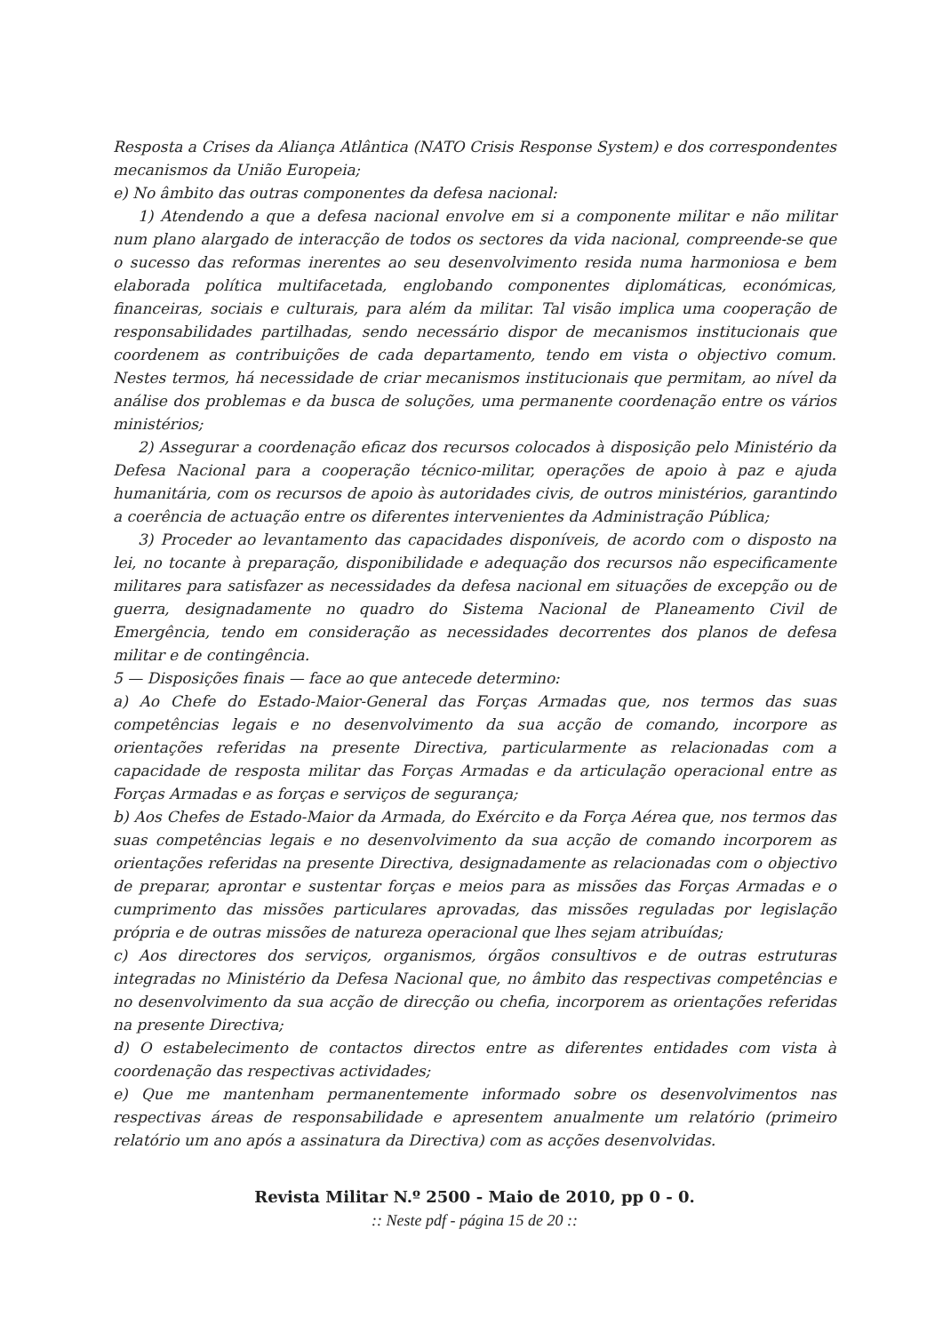Resposta a Crises da Aliança Atlântica (NATO Crisis Response System) e dos correspondentes mecanismos da União Europeia;
e) No âmbito das outras componentes da defesa nacional:
1) Atendendo a que a defesa nacional envolve em si a componente militar e não militar num plano alargado de interacção de todos os sectores da vida nacional, compreende-se que o sucesso das reformas inerentes ao seu desenvolvimento resida numa harmoniosa e bem elaborada política multifacetada, englobando componentes diplomáticas, económicas, financeiras, sociais e culturais, para além da militar. Tal visão implica uma cooperação de responsabilidades partilhadas, sendo necessário dispor de mecanismos institucionais que coordenem as contribuições de cada departamento, tendo em vista o objectivo comum. Nestes termos, há necessidade de criar mecanismos institucionais que permitam, ao nível da análise dos problemas e da busca de soluções, uma permanente coordenação entre os vários ministérios;
2) Assegurar a coordenação eficaz dos recursos colocados à disposição pelo Ministério da Defesa Nacional para a cooperação técnico-militar, operações de apoio à paz e ajuda humanitária, com os recursos de apoio às autoridades civis, de outros ministérios, garantindo a coerência de actuação entre os diferentes intervenientes da Administração Pública;
3) Proceder ao levantamento das capacidades disponíveis, de acordo com o disposto na lei, no tocante à preparação, disponibilidade e adequação dos recursos não especificamente militares para satisfazer as necessidades da defesa nacional em situações de excepção ou de guerra, designadamente no quadro do Sistema Nacional de Planeamento Civil de Emergência, tendo em consideração as necessidades decorrentes dos planos de defesa militar e de contingência.
5 — Disposições finais — face ao que antecede determino:
a) Ao Chefe do Estado-Maior-General das Forças Armadas que, nos termos das suas competências legais e no desenvolvimento da sua acção de comando, incorpore as orientações referidas na presente Directiva, particularmente as relacionadas com a capacidade de resposta militar das Forças Armadas e da articulação operacional entre as Forças Armadas e as forças e serviços de segurança;
b) Aos Chefes de Estado-Maior da Armada, do Exército e da Força Aérea que, nos termos das suas competências legais e no desenvolvimento da sua acção de comando incorporem as orientações referidas na presente Directiva, designadamente as relacionadas com o objectivo de preparar, aprontar e sustentar forças e meios para as missões das Forças Armadas e o cumprimento das missões particulares aprovadas, das missões reguladas por legislação própria e de outras missões de natureza operacional que lhes sejam atribuídas;
c) Aos directores dos serviços, organismos, órgãos consultivos e de outras estruturas integradas no Ministério da Defesa Nacional que, no âmbito das respectivas competências e no desenvolvimento da sua acção de direcção ou chefia, incorporem as orientações referidas na presente Directiva;
d) O estabelecimento de contactos directos entre as diferentes entidades com vista à coordenação das respectivas actividades;
e) Que me mantenham permanentemente informado sobre os desenvolvimentos nas respectivas áreas de responsabilidade e apresentem anualmente um relatório (primeiro relatório um ano após a assinatura da Directiva) com as acções desenvolvidas.
Revista Militar N.º 2500 - Maio de 2010, pp 0 - 0.
:: Neste pdf - página 15 de 20 ::